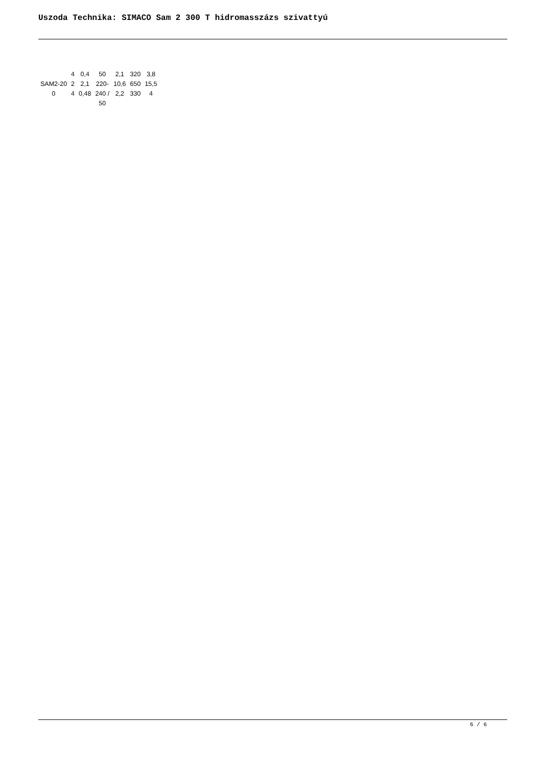Uszoda Technika: SIMACO Sam 2 300 T hidromasszázs szivattyú
| SAM2-20 0 | 4 2 4 | 0,4 2,1 0,48 | 50 220- 240 / 50 | 2,1 10,6 2,2 | 320 650 330 | 3,8 15,5 4 |
6 / 6